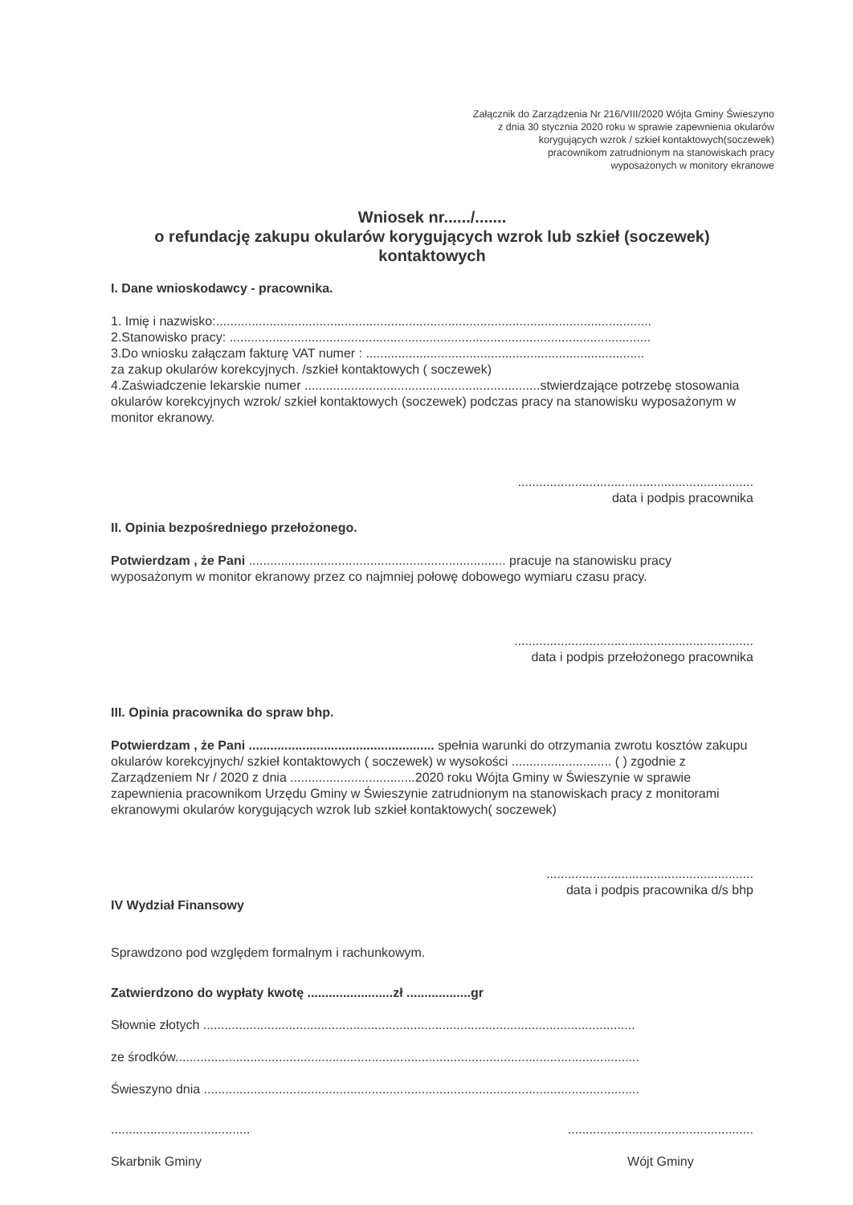Załącznik do Zarządzenia Nr 216/VIII/2020 Wójta Gminy Świeszyno
z dnia 30 stycznia 2020 roku w sprawie zapewnienia okularów
korygujących wzrok / szkieł kontaktowych(soczewek)
pracownikom zatrudnionym na stanowiskach pracy
wyposażonych w monitory ekranowe
Wniosek nr....../.......
o refundację zakupu okularów korygujących wzrok lub szkieł (soczewek)
kontaktowych
I. Dane wnioskodawcy - pracownika.
1. Imię i nazwisko:..........................................................................................................................
2.Stanowisko pracy: ......................................................................................................................
3.Do wniosku załączam fakturę VAT numer : ..............................................................................
za zakup okularów korekcyjnych. /szkieł kontaktowych ( soczewek)
4.Zaświadczenie lekarskie numer ..................................................................stwierdzające potrzebę stosowania okularów korekcyjnych wzrok/ szkieł kontaktowych (soczewek) podczas pracy na stanowisku wyposażonym w monitor ekranowy.
..................................................................
data i podpis pracownika
II. Opinia bezpośredniego przełożonego.
Potwierdzam , że Pani ........................................................................ pracuje na stanowisku pracy wyposażonym w monitor ekranowy przez co najmniej połowę dobowego wymiaru czasu pracy.
...................................................................
data i podpis przełożonego pracownika
III. Opinia pracownika do spraw bhp.
Potwierdzam , że Pani .................................................... spełnia warunki do otrzymania zwrotu kosztów zakupu okularów korekcyjnych/ szkieł kontaktowych ( soczewek) w wysokości ............................ ( ) zgodnie z Zarządzeniem Nr / 2020 z dnia ...................................2020 roku Wójta Gminy w Świeszynie w sprawie zapewnienia pracownikom Urzędu Gminy w Świeszynie zatrudnionym na stanowiskach pracy z monitorami ekranowymi okularów korygujących wzrok lub szkieł kontaktowych( soczewek)
..........................................................
data i podpis pracownika d/s bhp
IV Wydział Finansowy
Sprawdzono pod względem formalnym i rachunkowym.
Zatwierdzono do wypłaty kwotę ........................zł ..................gr
Słownie złotych .........................................................................................................................
ze środków..................................................................................................................................
Świeszyno dnia ..........................................................................................................................
.......................................
Skarbnik Gminy
....................................................
Wójt Gminy